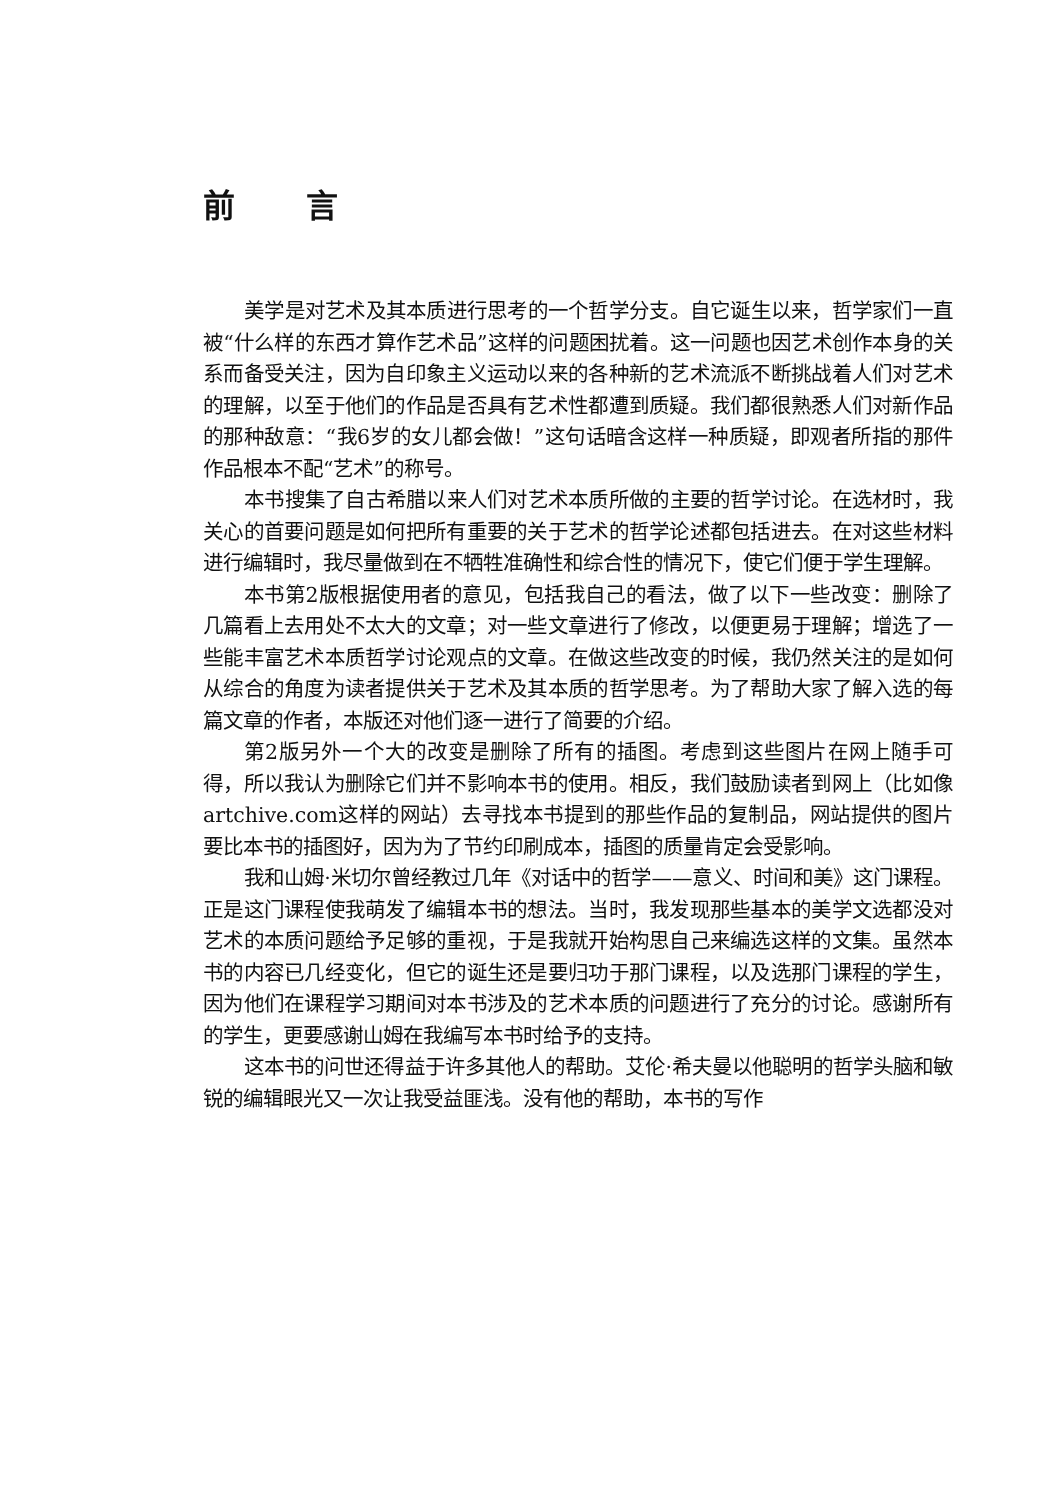前 言
美学是对艺术及其本质进行思考的一个哲学分支。自它诞生以来，哲学家们一直被“什么样的东西才算作艺术品”这样的问题困扰着。这一问题也因艺术创作本身的关系而备受关注，因为自印象主义运动以来的各种新的艺术流派不断挑战着人们对艺术的理解，以至于他们的作品是否具有艺术性都遭到质疑。我们都很熟悉人们对新作品的那种敌意：“我6岁的女儿都会做！”这句话暗含这样一种质疑，即观者所指的那件作品根本不配“艺术”的称号。
本书搜集了自古希腊以来人们对艺术本质所做的主要的哲学讨论。在选材时，我关心的首要问题是如何把所有重要的关于艺术的哲学论述都包括进去。在对这些材料进行编辑时，我尽量做到在不牺牲准确性和综合性的情况下，使它们便于学生理解。
本书第2版根据使用者的意见，包括我自己的看法，做了以下一些改变：删除了几篇看上去用处不太大的文章；对一些文章进行了修改，以便更易于理解；增选了一些能丰富艺术本质哲学讨论观点的文章。在做这些改变的时候，我仍然关注的是如何从综合的角度为读者提供关于艺术及其本质的哲学思考。为了帮助大家了解入选的每篇文章的作者，本版还对他们逐一进行了简要的介绍。
第2版另外一个大的改变是删除了所有的插图。考虑到这些图片在网上随手可得，所以我认为删除它们并不影响本书的使用。相反，我们鼓励读者到网上（比如像artchive.com这样的网站）去寻找本书提到的那些作品的复制品，网站提供的图片要比本书的插图好，因为为了节约印刷成本，插图的质量肯定会受影响。
我和山姆·米切尔曾经教过几年《对话中的哲学——意义、时间和美》这门课程。正是这门课程使我萌发了编辑本书的想法。当时，我发现那些基本的美学文选都没对艺术的本质问题给予足够的重视，于是我就开始构思自己来编选这样的文集。虽然本书的内容已几经变化，但它的诞生还是要归功于那门课程，以及选那门课程的学生，因为他们在课程学习期间对本书涉及的艺术本质的问题进行了充分的讨论。感谢所有的学生，更要感谢山姆在我编写本书时给予的支持。
这本书的问世还得益于许多其他人的帮助。艾伦·希夫曼以他聪明的哲学头脑和敏锐的编辑眼光又一次让我受益匪浅。没有他的帮助，本书的写作